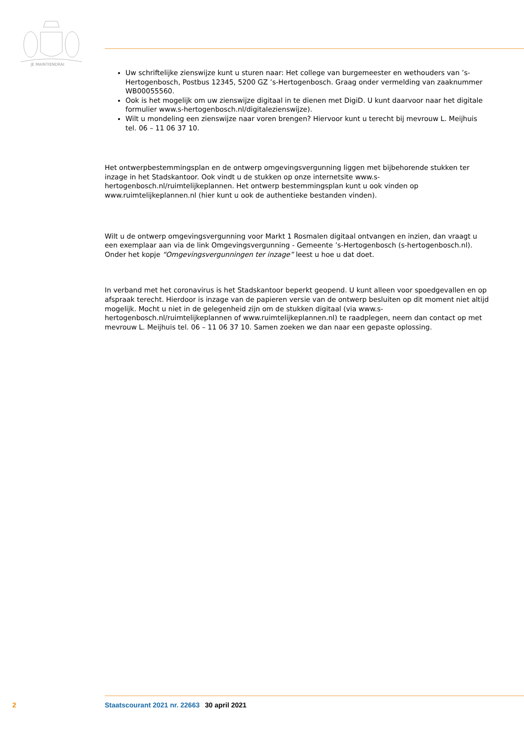JE MAINTIENDRAI
Uw schriftelijke zienswijze kunt u sturen naar: Het college van burgemeester en wethouders van ’s-Hertogenbosch, Postbus 12345, 5200 GZ ’s-Hertogenbosch. Graag onder vermelding van zaaknummer WB00055560.
Ook is het mogelijk om uw zienswijze digitaal in te dienen met DigiD. U kunt daarvoor naar het digitale formulier www.s-hertogenbosch.nl/digitalezienswijze).
Wilt u mondeling een zienswijze naar voren brengen? Hiervoor kunt u terecht bij mevrouw L. Meijhuis tel. 06 – 11 06 37 10.
Het ontwerpbestemmingsplan en de ontwerp omgevingsvergunning liggen met bijbehorende stukken ter inzage in het Stadskantoor. Ook vindt u de stukken op onze internetsite www.s-hertogenbosch.nl/ruimtelijkeplannen. Het ontwerp bestemmingsplan kunt u ook vinden op www.ruimtelijkeplannen.nl (hier kunt u ook de authentieke bestanden vinden).
Wilt u de ontwerp omgevingsvergunning voor Markt 1 Rosmalen digitaal ontvangen en inzien, dan vraagt u een exemplaar aan via de link Omgevingsvergunning - Gemeente ’s-Hertogenbosch (s-hertogenbosch.nl). Onder het kopje “Omgevingsvergunningen ter inzage” leest u hoe u dat doet.
In verband met het coronavirus is het Stadskantoor beperkt geopend. U kunt alleen voor spoedgevallen en op afspraak terecht. Hierdoor is inzage van de papieren versie van de ontwerp besluiten op dit moment niet altijd mogelijk. Mocht u niet in de gelegenheid zijn om de stukken digitaal (via www.s-hertogenbosch.nl/ruimtelijkeplannen of www.ruimtelijkeplannen.nl) te raadplegen, neem dan contact op met mevrouw L. Meijhuis tel. 06 – 11 06 37 10. Samen zoeken we dan naar een gepaste oplossing.
2 Staatscourant 2021 nr. 22663 30 april 2021